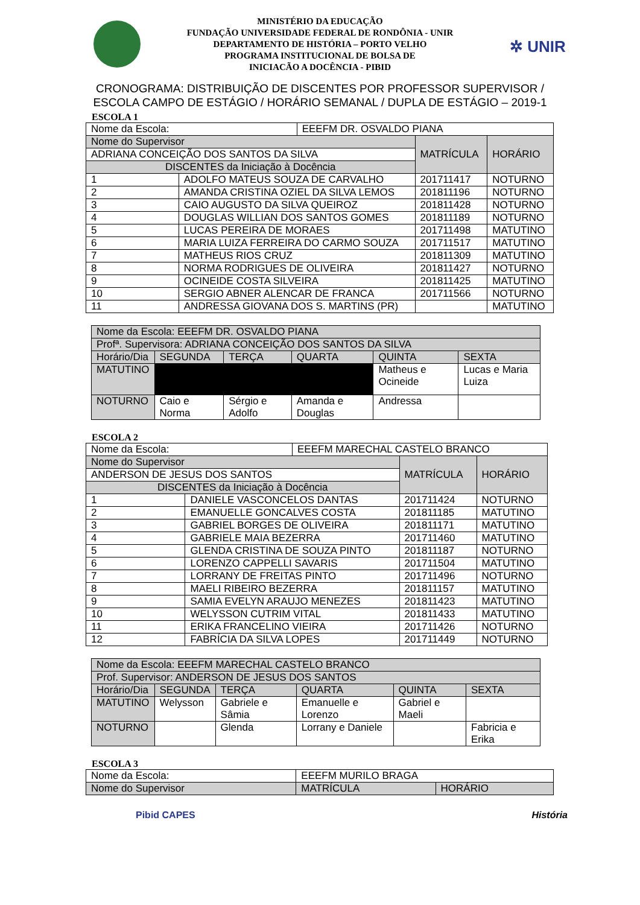✲ UNIR
MINISTÉRIO DA EDUCAÇÃO
FUNDAÇÃO UNIVERSIDADE FEDERAL DE RONDÔNIA - UNIR
DEPARTAMENTO DE HISTÓRIA – PORTO VELHO
PROGRAMA INSTITUCIONAL DE BOLSA DE
INICIACÃO A DOCÊNCIA - PIBID
CRONOGRAMA: DISTRIBUIÇÃO DE DISCENTES POR PROFESSOR SUPERVISOR / ESCOLA CAMPO DE ESTÁGIO / HORÁRIO SEMANAL / DUPLA DE ESTÁGIO – 2019-1
ESCOLA 1
| Nome da Escola: | | EEEFM DR. OSVALDO PIANA | | |
| Nome do Supervisor | | | MATRÍCULA | HORÁRIO |
| ADRIANA CONCEIÇÃO DOS SANTOS DA SILVA | | | | |
| DISCENTES da Iniciação à Docência | | | | |
| 1 | ADOLFO MATEUS SOUZA DE CARVALHO | | 201711417 | NOTURNO |
| 2 | AMANDA CRISTINA OZIEL DA SILVA LEMOS | | 201811196 | NOTURNO |
| 3 | CAIO AUGUSTO DA SILVA QUEIROZ | | 201811428 | NOTURNO |
| 4 | DOUGLAS WILLIAN DOS SANTOS GOMES | | 201811189 | NOTURNO |
| 5 | LUCAS PEREIRA DE MORAES | | 201711498 | MATUTINO |
| 6 | MARIA LUIZA FERREIRA DO CARMO SOUZA | | 201711517 | MATUTINO |
| 7 | MATHEUS RIOS CRUZ | | 201811309 | MATUTINO |
| 8 | NORMA RODRIGUES DE OLIVEIRA | | 201811427 | NOTURNO |
| 9 | OCINEIDE COSTA SILVEIRA | | 201811425 | MATUTINO |
| 10 | SERGIO ABNER ALENCAR DE FRANCA | | 201711566 | NOTURNO |
| 11 | ANDRESSA GIOVANA DOS S. MARTINS (PR) | | | MATUTINO |
| Nome da Escola: EEEFM DR. OSVALDO PIANA | | | | | |
| Profª. Supervisora: ADRIANA CONCEIÇÃO DOS SANTOS DA SILVA | | | | | |
| Horário/Dia | SEGUNDA | TERÇA | QUARTA | QUINTA | SEXTA |
| MATUTINO | | | | Matheus e Ocineide | Lucas e Maria Luiza |
| NOTURNO | Caio e Norma | Sérgio e Adolfo | Amanda e Douglas | Andressa | |
ESCOLA 2
| Nome da Escola: | | EEEFM MARECHAL CASTELO BRANCO | | |
| Nome do Supervisor | | | MATRÍCULA | HORÁRIO |
| ANDERSON DE JESUS DOS SANTOS | | | | |
| DISCENTES da Iniciação à Docência | | | | |
| 1 | DANIELE VASCONCELOS DANTAS | | 201711424 | NOTURNO |
| 2 | EMANUELLE GONCALVES COSTA | | 201811185 | MATUTINO |
| 3 | GABRIEL BORGES DE OLIVEIRA | | 201811171 | MATUTINO |
| 4 | GABRIELE MAIA BEZERRA | | 201711460 | MATUTINO |
| 5 | GLENDA CRISTINA DE SOUZA PINTO | | 201811187 | NOTURNO |
| 6 | LORENZO CAPPELLI SAVARIS | | 201711504 | MATUTINO |
| 7 | LORRANY DE FREITAS PINTO | | 201711496 | NOTURNO |
| 8 | MAELI RIBEIRO BEZERRA | | 201811157 | MATUTINO |
| 9 | SAMIA EVELYN ARAUJO MENEZES | | 201811423 | MATUTINO |
| 10 | WELYSSON CUTRIM VITAL | | 201811433 | MATUTINO |
| 11 | ERIKA FRANCELINO VIEIRA | | 201711426 | NOTURNO |
| 12 | FABRÍCIA DA SILVA LOPES | | 201711449 | NOTURNO |
| Nome da Escola: EEEFM MARECHAL CASTELO BRANCO | | | | | |
| Prof. Supervisor: ANDERSON DE JESUS DOS SANTOS | | | | | |
| Horário/Dia | SEGUNDA | TERÇA | QUARTA | QUINTA | SEXTA |
| MATUTINO | Welysson | Gabriele e Sâmia | Emanuelle e Lorenzo | Gabriel e Maeli | |
| NOTURNO | | Glenda | Lorrany e Daniele | | Fabricia e Erika |
ESCOLA 3
| Nome da Escola: | EEEFM MURILO BRAGA | | |
| Nome do Supervisor | | MATRÍCULA | HORÁRIO |
Pibid CAPES História